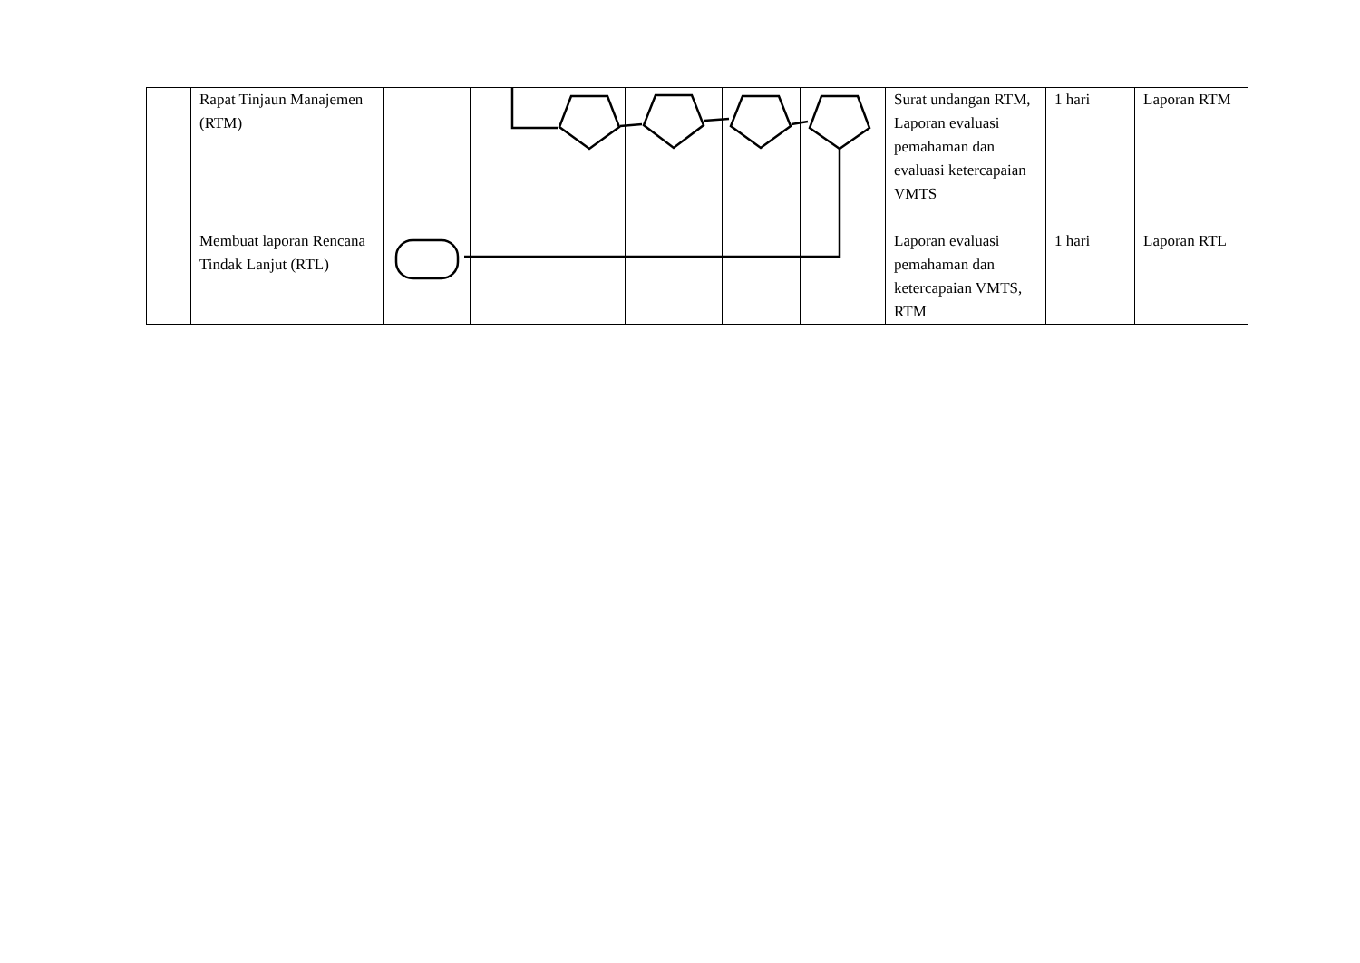| | Rapat Tinjaun Manajemen (RTM) | | | | | | | Surat undangan RTM, Laporan evaluasi pemahaman dan evaluasi ketercapaian VMTS | 1 hari | Laporan RTM |
| | Membuat laporan Rencana Tindak Lanjut (RTL) | | | | | | | Laporan evaluasi pemahaman dan ketercapaian VMTS, RTM | 1 hari | Laporan RTL |